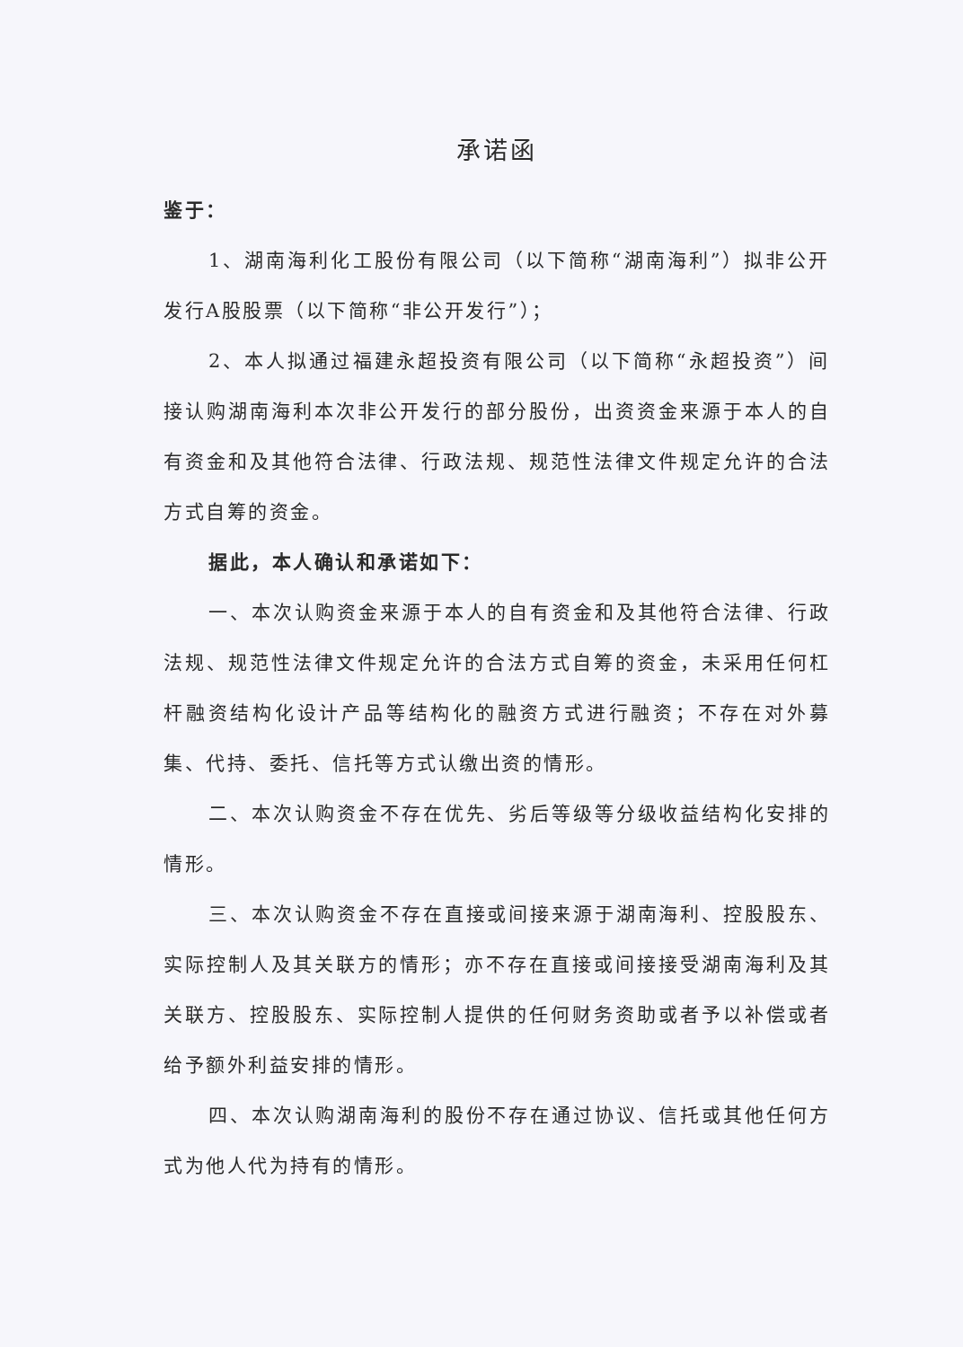承诺函
鉴于：
1、湖南海利化工股份有限公司（以下简称“湖南海利”）拟非公开发行A股股票（以下简称“非公开发行”）；
2、本人拟通过福建永超投资有限公司（以下简称“永超投资”）间接认购湖南海利本次非公开发行的部分股份，出资资金来源于本人的自有资金和及其他符合法律、行政法规、规范性法律文件规定允许的合法方式自筹的资金。
据此，本人确认和承诺如下：
一、本次认购资金来源于本人的自有资金和及其他符合法律、行政法规、规范性法律文件规定允许的合法方式自筹的资金，未采用任何杠杆融资结构化设计产品等结构化的融资方式进行融资；不存在对外募集、代持、委托、信托等方式认缴出资的情形。
二、本次认购资金不存在优先、劣后等级等分级收益结构化安排的情形。
三、本次认购资金不存在直接或间接来源于湖南海利、控股股东、实际控制人及其关联方的情形；亦不存在直接或间接接受湖南海利及其关联方、控股股东、实际控制人提供的任何财务资助或者予以补偿或者给予额外利益安排的情形。
四、本次认购湖南海利的股份不存在通过协议、信托或其他任何方式为他人代为持有的情形。